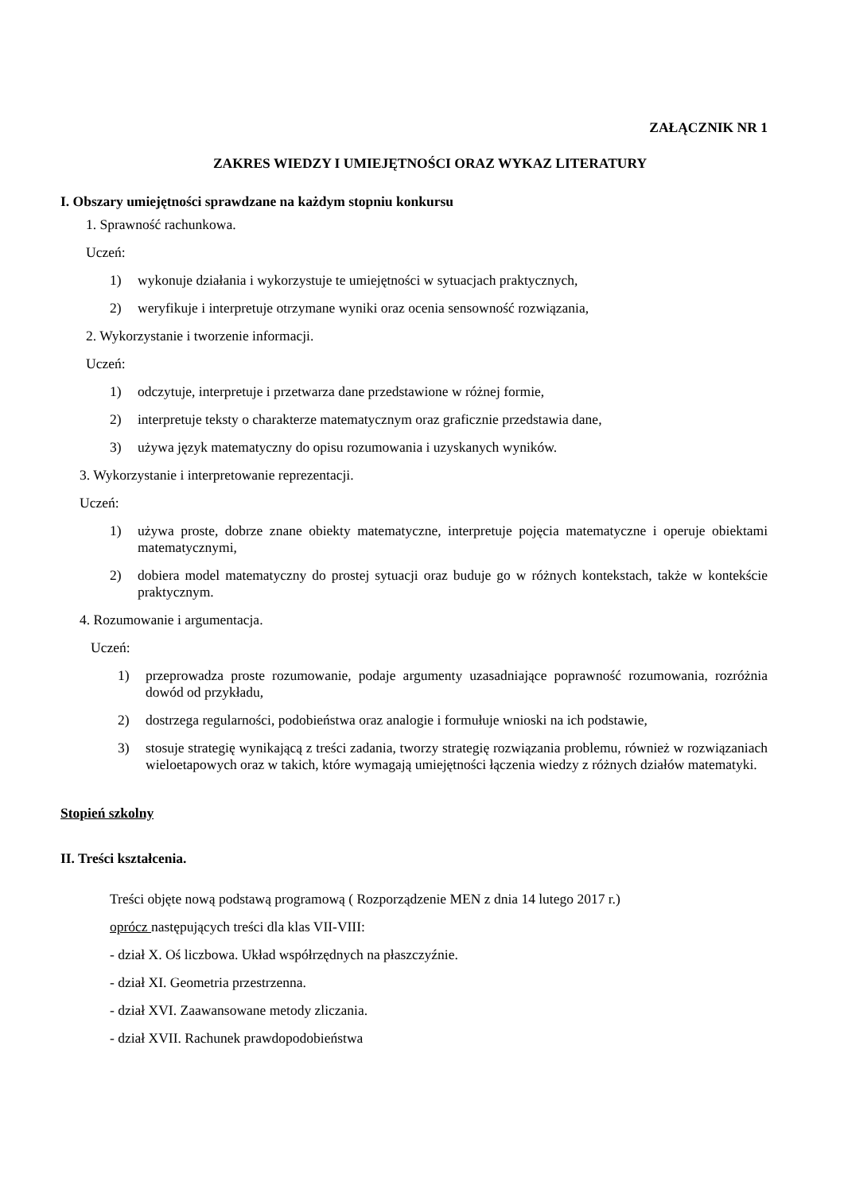ZAŁĄCZNIK NR 1
ZAKRES WIEDZY I UMIEJĘTNOŚCI ORAZ WYKAZ LITERATURY
I. Obszary umiejętności sprawdzane na każdym stopniu konkursu
1. Sprawność rachunkowa.
Uczeń:
1) wykonuje działania i wykorzystuje te umiejętności w sytuacjach praktycznych,
2) weryfikuje i interpretuje otrzymane wyniki oraz ocenia sensowność rozwiązania,
2. Wykorzystanie i tworzenie informacji.
Uczeń:
1) odczytuje, interpretuje i przetwarza dane przedstawione w różnej formie,
2) interpretuje teksty o charakterze matematycznym oraz graficznie przedstawia dane,
3) używa język matematyczny do opisu rozumowania i uzyskanych wyników.
3. Wykorzystanie i interpretowanie reprezentacji.
Uczeń:
1) używa proste, dobrze znane obiekty matematyczne, interpretuje pojęcia matematyczne i operuje obiektami matematycznymi,
2) dobiera model matematyczny do prostej sytuacji oraz buduje go w różnych kontekstach, także w kontekście praktycznym.
4. Rozumowanie i argumentacja.
Uczeń:
1) przeprowadza proste rozumowanie, podaje argumenty uzasadniające poprawność rozumowania, rozróżnia dowód od przykładu,
2) dostrzega regularności, podobieństwa oraz analogie i formułuje wnioski na ich podstawie,
3) stosuje strategię wynikającą z treści zadania, tworzy strategię rozwiązania problemu, również w rozwiązaniach wieloetapowych oraz w takich, które wymagają umiejętności łączenia wiedzy z różnych działów matematyki.
Stopień szkolny
II. Treści kształcenia.
Treści objęte nową podstawą programową ( Rozporządzenie MEN z dnia 14 lutego 2017 r.)
oprócz następujących treści dla klas VII-VIII:
- dział X. Oś liczbowa. Układ współrzędnych na płaszczyźnie.
- dział XI. Geometria przestrzenna.
- dział XVI. Zaawansowane metody zliczania.
- dział XVII. Rachunek prawdopodobieństwa